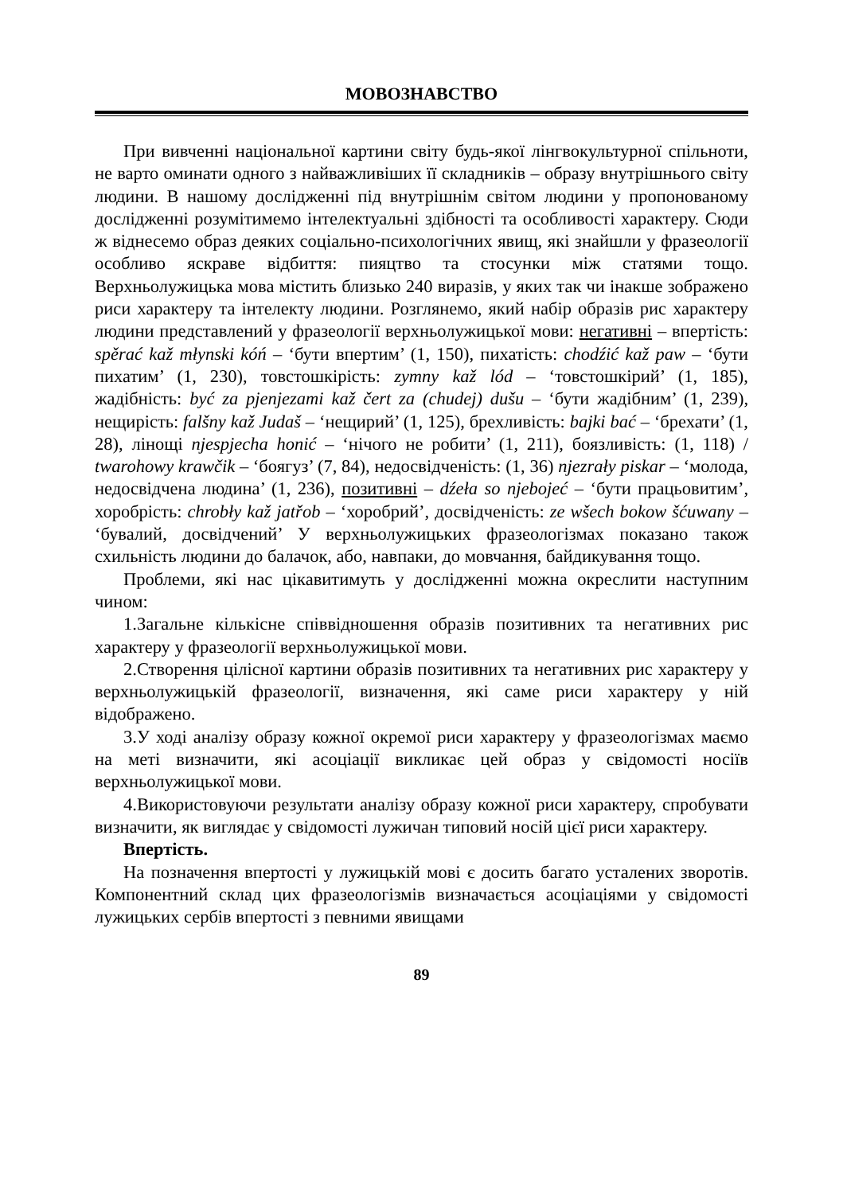МОВОЗНАВСТВО
При вивченні національної картини світу будь-якої лінгвокультурної спільноти, не варто оминати одного з найважливіших її складників – образу внутрішнього світу людини. В нашому дослідженні під внутрішнім світом людини у пропонованому дослідженні розумітимемо інтелектуальні здібності та особливості характеру. Сюди ж віднесемо образ деяких соціально-психологічних явищ, які знайшли у фразеології особливо яскраве відбиття: пияцтво та стосунки між статями тощо. Верхньолужицька мова містить близько 240 виразів, у яких так чи інакше зображено риси характеру та інтелекту людини. Розглянемо, який набір образів рис характеру людини представлений у фразеології верхньолужицької мови: негативні – впертість: spěrać kaž młynski kóń – ‘бути впертим’ (1, 150), пихатість: chodźić kaž paw – ‘бути пихатим’ (1, 230), товстошкірість: zymny kaž lód – ‘товстошкірий’ (1, 185), жадібність: być za pjenjezami kaž čert za (chudej) dušu – ‘бути жадібним’ (1, 239), нещирість: falšny kaž Judaš – ‘нещирий’ (1, 125), брехливість: bajki bać – ‘брехати’ (1, 28), лінощі njespjecha honić – ‘нічого не робити’ (1, 211), боязливість: (1, 118) / twarohowy krawčik – ‘боягуз’ (7, 84), недосвідченість: (1, 36) njezrały piskar – ‘молода, недосвідчена людина’ (1, 236), позитивні – dźeła so njebojeć – ‘бути працьовитим’, хоробрість: chrobły kaž jatřob – ‘хоробрий’, досвідченість: ze wšech bokow šćuwany – ‘бувалий, досвідчений’ У верхньолужицьких фразеологізмах показано також схильність людини до балачок, або, навпаки, до мовчання, байдикування тощо.
Проблеми, які нас цікавитимуть у дослідженні можна окреслити наступним чином:
1.Загальне кількісне співвідношення образів позитивних та негативних рис характеру у фразеології верхньолужицької мови.
2.Створення цілісної картини образів позитивних та негативних рис характеру у верхньолужицькій фразеології, визначення, які саме риси характеру у ній відображено.
3.У ході аналізу образу кожної окремої риси характеру у фразеологізмах маємо на меті визначити, які асоціації викликає цей образ у свідомості носіїв верхньолужицької мови.
4.Використовуючи результати аналізу образу кожної риси характеру, спробувати визначити, як виглядає у свідомості лужичан типовий носій цієї риси характеру.
Впертість.
На позначення впертості у лужицькій мові є досить багато усталених зворотів. Компонентний склад цих фразеологізмів визначається асоціаціями у свідомості лужицьких сербів впертості з певними явищами
89